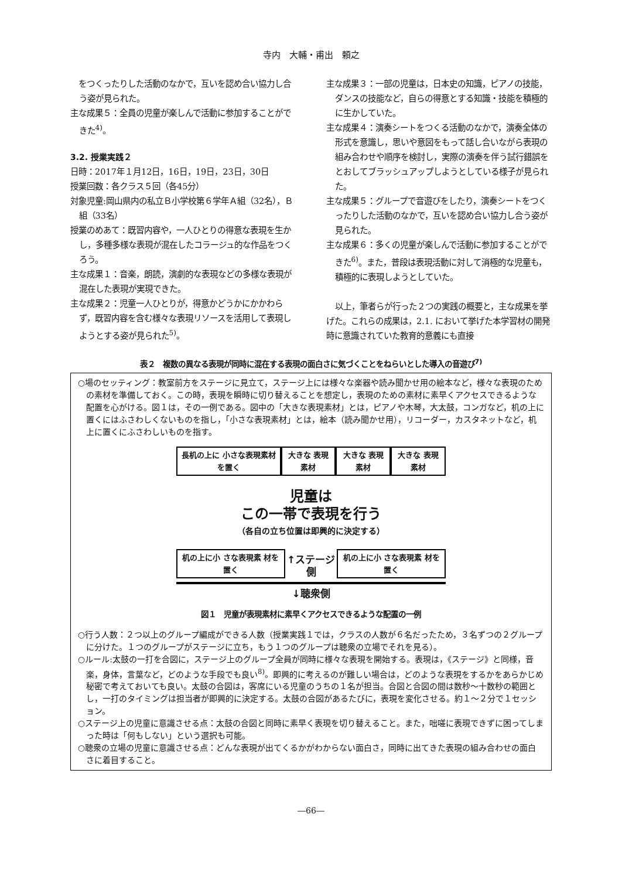寺内　大輔・甫出　頼之
　をつくったりした活動のなかで，互いを認め合い協力し合う姿が見られた。
主な成果５：全員の児童が楽しんで活動に参加することができた<sup>4)</sup>。
3.2. 授業実践２
日時：2017年１月12日，16日，19日，23日，30日
授業回数：各クラス５回（各45分）
対象児童:岡山県内の私立Ｂ小学校第６学年Ａ組（32名），Ｂ組（33名）
授業のめあて：既習内容や，一人ひとりの得意な表現を生かし，多種多様な表現が混在したコラージュ的な作品をつくろう。
主な成果１：音楽，朗読，演劇的な表現などの多様な表現が混在した表現が実現できた。
主な成果２：児童一人ひとりが，得意かどうかにかかわらず，既習内容を含む様々な表現リソースを活用して表現しようとする姿が見られた<sup>5)</sup>。
主な成果３：一部の児童は，日本史の知識，ピアノの技能，ダンスの技能など，自らの得意とする知識・技能を積極的に生かしていた。
主な成果４：演奏シートをつくる活動のなかで，演奏全体の形式を意識し，思いや意図をもって話し合いながら表現の組み合わせや順序を検討し，実際の演奏を伴う試行錯誤をとおしてブラッシュアップしようとしている様子が見られた。
主な成果５：グループで音遊びをしたり，演奏シートをつくったりした活動のなかで，互いを認め合い協力し合う姿が見られた。
主な成果６：多くの児童が楽しんで活動に参加することができた<sup>6)</sup>。また，普段は表現活動に対して消極的な児童も，積極的に表現しようとしていた。
以上，筆者らが行った２つの実践の概要と，主な成果を挙げた。これらの成果は，2.1. において挙げた本学習材の開発時に意識されていた教育的意義にも直接
表２　複数の異なる表現が同時に混在する表現の面白さに気づくことをねらいとした導入の音遊び<sup>7)</sup>
○場のセッティング：教室前方をステージに見立て，ステージ上には様々な楽器や読み聞かせ用の絵本など，様々な表現のための素材を準備しておく。この時，表現を瞬時に切り替えることを想定し，表現のための素材に素早くアクセスできるような配置を心がける。図１は，その一例である。図中の「大きな表現素材」とは，ピアノや木琴，大太鼓，コンガなど，机の上に置くにはふさわしくないものを指し，「小さな表現素材」とは，絵本（読み聞かせ用），リコーダー，カスタネットなど，机上に置くにふさわしいものを指す。
長机の上に 小さな表現素材を置く 大きな 表現素材 大きな 表現素材 大きな 表現素材
児童は
この一帯で表現を行う
（各自の立ち位置は即興的に決定する）
机の上に小 さな表現素 材を置く ↑ステージ側 机の上に小 さな表現素 材を置く
↓聴衆側
図１　児童が表現素材に素早くアクセスできるような配置の一例
○行う人数：２つ以上のグループ編成ができる人数（授業実践１では，クラスの人数が６名だったため，３名ずつの２グループに分けた。１つのグループがステージに立ち，もう１つのグループは聴衆の立場でそれを見る）。
○ルール:太鼓の一打を合図に，ステージ上のグループ全員が同時に様々な表現を開始する。表現は，《ステージ》と同様，音楽，身体，言葉など，どのような手段でも良い<sup>8)</sup>。即興的に考えるのが難しい場合は，どのような表現をするかをあらかじめ秘密で考えておいても良い。太鼓の合図は，客席にいる児童のうちの１名が担当。合図と合図の間は数秒～十数秒の範囲とし，一打のタイミングは担当者が即興的に決定する。太鼓の合図があるたびに，表現を変化させる。約１～２分で１セッション。
○ステージ上の児童に意識させる点：太鼓の合図と同時に素早く表現を切り替えること。また，咄嗟に表現できずに困ってしまった時は「何もしない」という選択も可能。
○聴衆の立場の児童に意識させる点：どんな表現が出てくるかがわからない面白さ，同時に出てきた表現の組み合わせの面白さに着目すること。
―66―